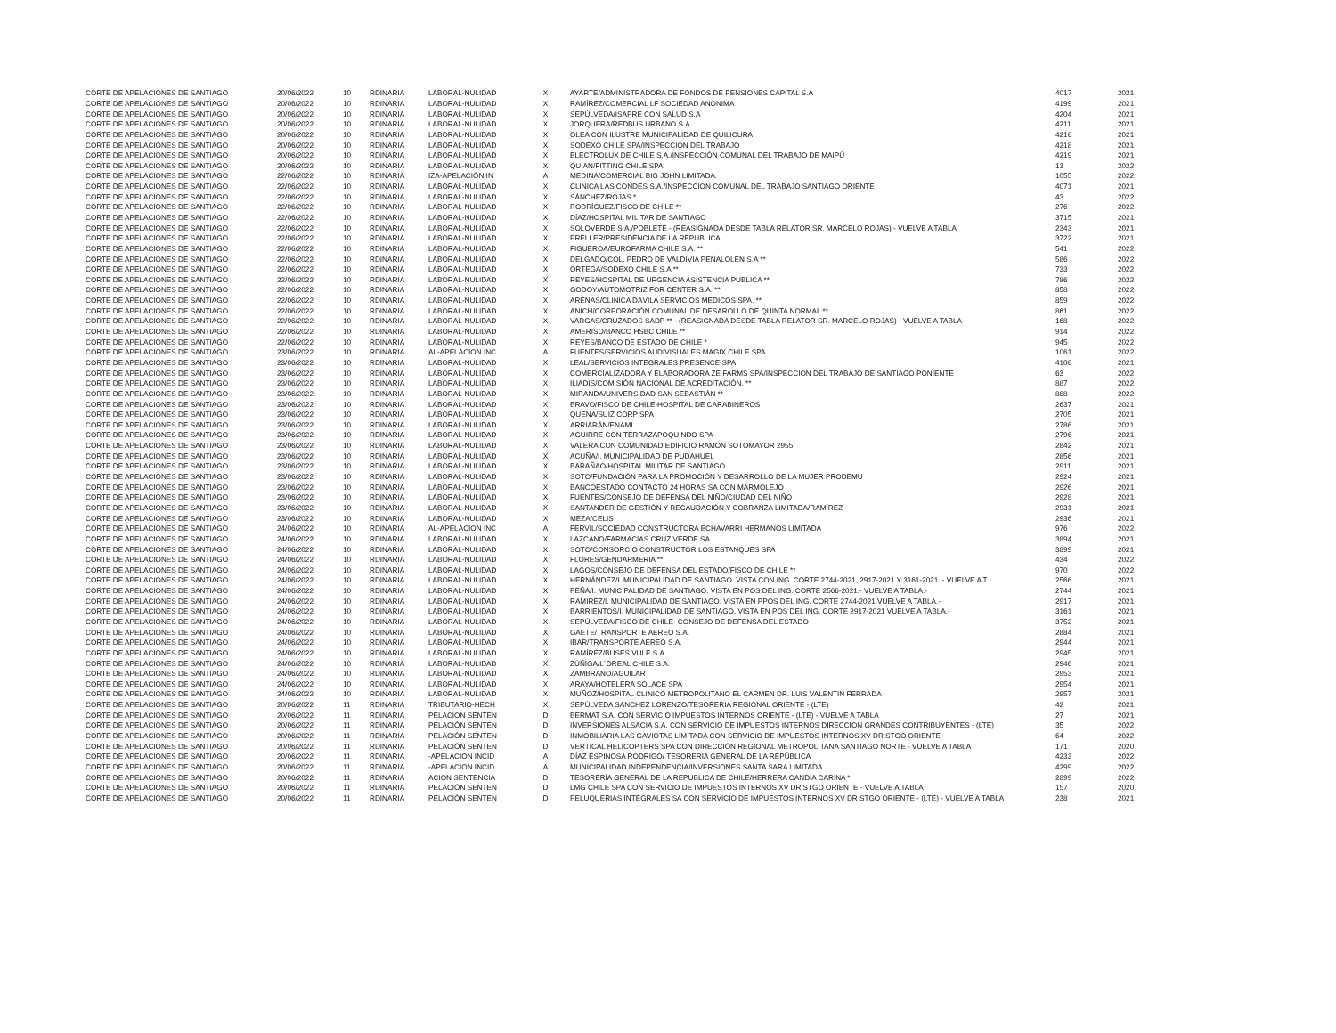| CORTE DE APELACIONES DE SANTIAGO | 20/06/2022 | 10 | RDINARIA | LABORAL-NULIDAD | X | AYARTE/ADMINISTRADORA DE FONDOS DE PENSIONES CAPITAL S.A | 4017 | 2021 |
| CORTE DE APELACIONES DE SANTIAGO | 20/06/2022 | 10 | RDINARIA | LABORAL-NULIDAD | X | RAMÍREZ/COMERCIAL LF SOCIEDAD ANONIMA | 4199 | 2021 |
| CORTE DE APELACIONES DE SANTIAGO | 20/06/2022 | 10 | RDINARIA | LABORAL-NULIDAD | X | SEPÚLVEDA/ISAPRE CON SALUD S.A | 4204 | 2021 |
| CORTE DE APELACIONES DE SANTIAGO | 20/06/2022 | 10 | RDINARIA | LABORAL-NULIDAD | X | JORQUERA/REDBUS URBANO S.A. | 4211 | 2021 |
| CORTE DE APELACIONES DE SANTIAGO | 20/06/2022 | 10 | RDINARIA | LABORAL-NULIDAD | X | OLEA CON ILUSTRE MUNICIPALIDAD DE QUILICURA | 4216 | 2021 |
| CORTE DE APELACIONES DE SANTIAGO | 20/06/2022 | 10 | RDINARIA | LABORAL-NULIDAD | X | SODEXO CHILE SPA/INSPECCION DEL TRABAJO | 4218 | 2021 |
| CORTE DE APELACIONES DE SANTIAGO | 20/06/2022 | 10 | RDINARIA | LABORAL-NULIDAD | X | ELECTROLUX DE CHILE S.A./INSPECCIÓN COMUNAL DEL TRABAJO DE MAIPÚ | 4219 | 2021 |
| CORTE DE APELACIONES DE SANTIAGO | 20/06/2022 | 10 | RDINARIA | LABORAL-NULIDAD | X | QUIAN/FITTING CHILE SPA | 13 | 2022 |
| CORTE DE APELACIONES DE SANTIAGO | 22/06/2022 | 10 | RDINARIA | IZA-APELACIÓN IN | A | MEDINA/COMERCIAL BIG JOHN LIMITADA. | 1055 | 2022 |
| CORTE DE APELACIONES DE SANTIAGO | 22/06/2022 | 10 | RDINARIA | LABORAL-NULIDAD | X | CLÍNICA LAS CONDES S.A./INSPECCION COMUNAL DEL TRABAJO SANTIAGO ORIENTE | 4071 | 2021 |
| CORTE DE APELACIONES DE SANTIAGO | 22/06/2022 | 10 | RDINARIA | LABORAL-NULIDAD | X | SÁNCHEZ/ROJAS * | 43 | 2022 |
| CORTE DE APELACIONES DE SANTIAGO | 22/06/2022 | 10 | RDINARIA | LABORAL-NULIDAD | X | RODRÍGUEZ/FISCO DE CHILE ** | 276 | 2022 |
| CORTE DE APELACIONES DE SANTIAGO | 22/06/2022 | 10 | RDINARIA | LABORAL-NULIDAD | X | DÍAZ/HOSPITAL MILITAR DE SANTIAGO | 3715 | 2021 |
| CORTE DE APELACIONES DE SANTIAGO | 22/06/2022 | 10 | RDINARIA | LABORAL-NULIDAD | X | SOLOVERDE S.A./POBLETE - (REASIGNADA DESDE TABLA RELATOR SR. MARCELO ROJAS) - VUELVE A TABLA | 2343 | 2021 |
| CORTE DE APELACIONES DE SANTIAGO | 22/06/2022 | 10 | RDINARIA | LABORAL-NULIDAD | X | PRELLER/PRESIDENCIA DE LA REPUBLICA | 3722 | 2021 |
| CORTE DE APELACIONES DE SANTIAGO | 22/06/2022 | 10 | RDINARIA | LABORAL-NULIDAD | X | FIGUEROA/EUROFARMA CHILE S.A. ** | 541 | 2022 |
| CORTE DE APELACIONES DE SANTIAGO | 22/06/2022 | 10 | RDINARIA | LABORAL-NULIDAD | X | DELGADO/COL. PEDRO DE VALDIVIA PEÑALOLEN S.A ** | 586 | 2022 |
| CORTE DE APELACIONES DE SANTIAGO | 22/06/2022 | 10 | RDINARIA | LABORAL-NULIDAD | X | ORTEGA/SODEXO CHILE S.A ** | 733 | 2022 |
| CORTE DE APELACIONES DE SANTIAGO | 22/06/2022 | 10 | RDINARIA | LABORAL-NULIDAD | X | REYES/HOSPITAL DE URGENCIA ASISTENCIA PUBLICA ** | 786 | 2022 |
| CORTE DE APELACIONES DE SANTIAGO | 22/06/2022 | 10 | RDINARIA | LABORAL-NULIDAD | X | GODOY/AUTOMOTRIZ FOR CENTER S.A. ** | 858 | 2022 |
| CORTE DE APELACIONES DE SANTIAGO | 22/06/2022 | 10 | RDINARIA | LABORAL-NULIDAD | X | ARENAS/CLÍNICA DÁVILA SERVICIOS MÉDICOS SPA. ** | 859 | 2022 |
| CORTE DE APELACIONES DE SANTIAGO | 22/06/2022 | 10 | RDINARIA | LABORAL-NULIDAD | X | ANICH/CORPORACIÓN COMUNAL DE DESAROLLO DE QUINTA NORMAL ** | 861 | 2022 |
| CORTE DE APELACIONES DE SANTIAGO | 22/06/2022 | 10 | RDINARIA | LABORAL-NULIDAD | X | VARGAS/CRUZADOS SADP ** - (REASIGNADA DESDE TABLA RELATOR SR. MARCELO ROJAS) - VUELVE A TABLA | 168 | 2022 |
| CORTE DE APELACIONES DE SANTIAGO | 22/06/2022 | 10 | RDINARIA | LABORAL-NULIDAD | X | AMERISO/BANCO HSBC CHILE ** | 914 | 2022 |
| CORTE DE APELACIONES DE SANTIAGO | 22/06/2022 | 10 | RDINARIA | LABORAL-NULIDAD | X | REYES/BANCO DE ESTADO DE CHILE * | 945 | 2022 |
| CORTE DE APELACIONES DE SANTIAGO | 23/06/2022 | 10 | RDINARIA | AL-APELACION INC | A | FUENTES/SERVICIOS AUDIVISUALES MAGIX CHILE SPA | 1061 | 2022 |
| CORTE DE APELACIONES DE SANTIAGO | 23/06/2022 | 10 | RDINARIA | LABORAL-NULIDAD | X | LEAL/SERVICIOS INTEGRALES PRESENCE SPA | 4106 | 2021 |
| CORTE DE APELACIONES DE SANTIAGO | 23/06/2022 | 10 | RDINARIA | LABORAL-NULIDAD | X | COMERCIALIZADORA Y ELABORADORA ZE FARMS SPA/INSPECCIÓN DEL TRABAJO DE SANTIAGO PONIENTE | 63 | 2022 |
| CORTE DE APELACIONES DE SANTIAGO | 23/06/2022 | 10 | RDINARIA | LABORAL-NULIDAD | X | ILIADIS/COMISIÓN NACIONAL DE ACREDITACIÓN. ** | 887 | 2022 |
| CORTE DE APELACIONES DE SANTIAGO | 23/06/2022 | 10 | RDINARIA | LABORAL-NULIDAD | X | MIRANDA/UNIVERSIDAD SAN SEBASTIÁN ** | 888 | 2022 |
| CORTE DE APELACIONES DE SANTIAGO | 23/06/2022 | 10 | RDINARIA | LABORAL-NULIDAD | X | BRAVO/FISCO DE CHILE-HOSPITAL DE CARABINEROS | 2637 | 2021 |
| CORTE DE APELACIONES DE SANTIAGO | 23/06/2022 | 10 | RDINARIA | LABORAL-NULIDAD | X | QUENA/SUIZ CORP SPA | 2705 | 2021 |
| CORTE DE APELACIONES DE SANTIAGO | 23/06/2022 | 10 | RDINARIA | LABORAL-NULIDAD | X | ARRIARÁN/ENAMI | 2786 | 2021 |
| CORTE DE APELACIONES DE SANTIAGO | 23/06/2022 | 10 | RDINARIA | LABORAL-NULIDAD | X | AGUIRRE CON TERRAZAPOQUINDO SPA | 2796 | 2021 |
| CORTE DE APELACIONES DE SANTIAGO | 23/06/2022 | 10 | RDINARIA | LABORAL-NULIDAD | X | VALERA CON COMUNIDAD EDIFICIO RAMON SOTOMAYOR 2955 | 2842 | 2021 |
| CORTE DE APELACIONES DE SANTIAGO | 23/06/2022 | 10 | RDINARIA | LABORAL-NULIDAD | X | ACUÑA/I. MUNICIPALIDAD DE PUDAHUEL | 2856 | 2021 |
| CORTE DE APELACIONES DE SANTIAGO | 23/06/2022 | 10 | RDINARIA | LABORAL-NULIDAD | X | BARAÑAO/HOSPITAL MILITAR DE SANTIAGO | 2911 | 2021 |
| CORTE DE APELACIONES DE SANTIAGO | 23/06/2022 | 10 | RDINARIA | LABORAL-NULIDAD | X | SOTO/FUNDACIÓN PARA LA PROMOCIÓN Y DESARROLLO DE LA MUJER PRODEMU | 2924 | 2021 |
| CORTE DE APELACIONES DE SANTIAGO | 23/06/2022 | 10 | RDINARIA | LABORAL-NULIDAD | X | BANCOESTADO CONTACTO 24 HORAS SA CON MARMOLEJO | 2926 | 2021 |
| CORTE DE APELACIONES DE SANTIAGO | 23/06/2022 | 10 | RDINARIA | LABORAL-NULIDAD | X | FUENTES/CONSEJO DE DEFENSA DEL NIÑO/CIUDAD DEL NIÑO | 2928 | 2021 |
| CORTE DE APELACIONES DE SANTIAGO | 23/06/2022 | 10 | RDINARIA | LABORAL-NULIDAD | X | SANTANDER DE GESTIÓN Y RECAUDACIÓN Y COBRANZA LIMITADA/RAMÍREZ | 2931 | 2021 |
| CORTE DE APELACIONES DE SANTIAGO | 23/06/2022 | 10 | RDINARIA | LABORAL-NULIDAD | X | MEZA/CELIS | 2936 | 2021 |
| CORTE DE APELACIONES DE SANTIAGO | 24/06/2022 | 10 | RDINARIA | AL-APELACION INC | A | FERVIL/SOCIEDAD CONSTRUCTORA ECHAVARRI HERMANOS LIMITADA | 976 | 2022 |
| CORTE DE APELACIONES DE SANTIAGO | 24/06/2022 | 10 | RDINARIA | LABORAL-NULIDAD | X | LAZCANO/FARMACIAS CRUZ VERDE SA | 3894 | 2021 |
| CORTE DE APELACIONES DE SANTIAGO | 24/06/2022 | 10 | RDINARIA | LABORAL-NULIDAD | X | SOTO/CONSORCIO CONSTRUCTOR LOS ESTANQUES SPA | 3899 | 2021 |
| CORTE DE APELACIONES DE SANTIAGO | 24/06/2022 | 10 | RDINARIA | LABORAL-NULIDAD | X | FLORES/GENDARMERIA ** | 434 | 2022 |
| CORTE DE APELACIONES DE SANTIAGO | 24/06/2022 | 10 | RDINARIA | LABORAL-NULIDAD | X | LAGOS/CONSEJO DE DEFENSA DEL ESTADO/FISCO DE CHILE ** | 970 | 2022 |
| CORTE DE APELACIONES DE SANTIAGO | 24/06/2022 | 10 | RDINARIA | LABORAL-NULIDAD | X | HERNÁNDEZ/I. MUNICIPALIDAD DE SANTIAGO. VISTA CON ING. CORTE 2744-2021, 2917-2021 Y 3161-2021 .- VUELVE A T | 2566 | 2021 |
| CORTE DE APELACIONES DE SANTIAGO | 24/06/2022 | 10 | RDINARIA | LABORAL-NULIDAD | X | PEÑA/I. MUNICIPALIDAD DE SANTIAGO. VISTA EN POS DEL ING. CORTE 2566-2021.- VUELVE A TABLA.- | 2744 | 2021 |
| CORTE DE APELACIONES DE SANTIAGO | 24/06/2022 | 10 | RDINARIA | LABORAL-NULIDAD | X | RAMÍREZ/I. MUNICIPALIDAD DE SANTIAGO. VISTA EN PPOS DEL ING. CORTE 2744-2021 VUELVE A TABLA.- | 2917 | 2021 |
| CORTE DE APELACIONES DE SANTIAGO | 24/06/2022 | 10 | RDINARIA | LABORAL-NULIDAD | X | BARRIENTOS/I. MUNICIPALIDAD DE SANTIAGO. VISTA EN POS DEL ING. CORTE 2917-2021 VUELVE A TABLA.- | 3161 | 2021 |
| CORTE DE APELACIONES DE SANTIAGO | 24/06/2022 | 10 | RDINARIA | LABORAL-NULIDAD | X | SEPÚLVEDA/FISCO DE CHILE- CONSEJO DE DEFENSA DEL ESTADO | 3752 | 2021 |
| CORTE DE APELACIONES DE SANTIAGO | 24/06/2022 | 10 | RDINARIA | LABORAL-NULIDAD | X | GAETE/TRANSPORTE AEREO S.A. | 2884 | 2021 |
| CORTE DE APELACIONES DE SANTIAGO | 24/06/2022 | 10 | RDINARIA | LABORAL-NULIDAD | X | IBAR/TRANSPORTE AEREO S.A. | 2944 | 2021 |
| CORTE DE APELACIONES DE SANTIAGO | 24/06/2022 | 10 | RDINARIA | LABORAL-NULIDAD | X | RAMÍREZ/BUSES VULE S.A. | 2945 | 2021 |
| CORTE DE APELACIONES DE SANTIAGO | 24/06/2022 | 10 | RDINARIA | LABORAL-NULIDAD | X | ZÚÑIGA/L´OREAL CHILE S.A. | 2946 | 2021 |
| CORTE DE APELACIONES DE SANTIAGO | 24/06/2022 | 10 | RDINARIA | LABORAL-NULIDAD | X | ZAMBRANO/AGUILAR | 2953 | 2021 |
| CORTE DE APELACIONES DE SANTIAGO | 24/06/2022 | 10 | RDINARIA | LABORAL-NULIDAD | X | ARAYA/HOTELERA SOLACE SPA | 2954 | 2021 |
| CORTE DE APELACIONES DE SANTIAGO | 24/06/2022 | 10 | RDINARIA | LABORAL-NULIDAD | X | MUÑOZ/HOSPITAL CLINICO METROPOLITANO EL CARMEN DR. LUIS VALENTIN FERRADA | 2957 | 2021 |
| CORTE DE APELACIONES DE SANTIAGO | 20/06/2022 | 11 | RDINARIA | TRIBUTARIO-HECH | X | SEPÚLVEDA SANCHEZ LORENZO/TESORERIA REGIONAL ORIENTE - (LTE) | 42 | 2021 |
| CORTE DE APELACIONES DE SANTIAGO | 20/06/2022 | 11 | RDINARIA | PELACIÓN SENTEN | D | BERMAT S.A. CON SERVICIO IMPUESTOS INTERNOS ORIENTE - (LTE) - VUELVE A TABLA | 27 | 2021 |
| CORTE DE APELACIONES DE SANTIAGO | 20/06/2022 | 11 | RDINARIA | PELACIÓN SENTEN | D | INVERSIONES ALSACIA S.A. CON SERVICIO DE IMPUESTOS INTERNOS DIRECCION GRANDES CONTRIBUYENTES - (LTE) | 35 | 2022 |
| CORTE DE APELACIONES DE SANTIAGO | 20/06/2022 | 11 | RDINARIA | PELACIÓN SENTEN | D | INMOBILIARIA LAS GAVIOTAS LIMITADA CON SERVICIO DE IMPUESTOS INTERNOS XV DR STGO ORIENTE | 64 | 2022 |
| CORTE DE APELACIONES DE SANTIAGO | 20/06/2022 | 11 | RDINARIA | PELACIÓN SENTEN | D | VERTICAL HELICOPTERS SPA CON DIRECCIÓN REGIONAL METROPOLITANA SANTIAGO NORTE - VUELVE A TABLA | 171 | 2020 |
| CORTE DE APELACIONES DE SANTIAGO | 20/06/2022 | 11 | RDINARIA | -APELACION INCID | A | DÍAZ ESPINOSA RODRIGO/ TESORERIA GENERAL DE LA REPÚBLICA | 4233 | 2022 |
| CORTE DE APELACIONES DE SANTIAGO | 20/06/2022 | 11 | RDINARIA | -APELACION INCID | A | MUNICIPALIDAD INDEPENDENCIA/INVERSIONES SANTA SARA LIMITADA | 4299 | 2022 |
| CORTE DE APELACIONES DE SANTIAGO | 20/06/2022 | 11 | RDINARIA | ACION SENTENCIA | D | TESORERÍA GENERAL DE LA REPUBLICA DE CHILE/HERRERA CANDIA CARINA * | 2899 | 2022 |
| CORTE DE APELACIONES DE SANTIAGO | 20/06/2022 | 11 | RDINARIA | PELACIÓN SENTEN | D | LMG CHILE SPA CON SERVICIO DE IMPUESTOS INTERNOS XV DR STGO ORIENTE - VUELVE A TABLA | 157 | 2020 |
| CORTE DE APELACIONES DE SANTIAGO | 20/06/2022 | 11 | RDINARIA | PELACIÓN SENTEN | D | PELUQUERIAS INTEGRALES SA CON SERVICIO DE IMPUESTOS INTERNOS XV DR STGO ORIENTE - (LTE) - VUELVE A TABLA | 238 | 2021 |